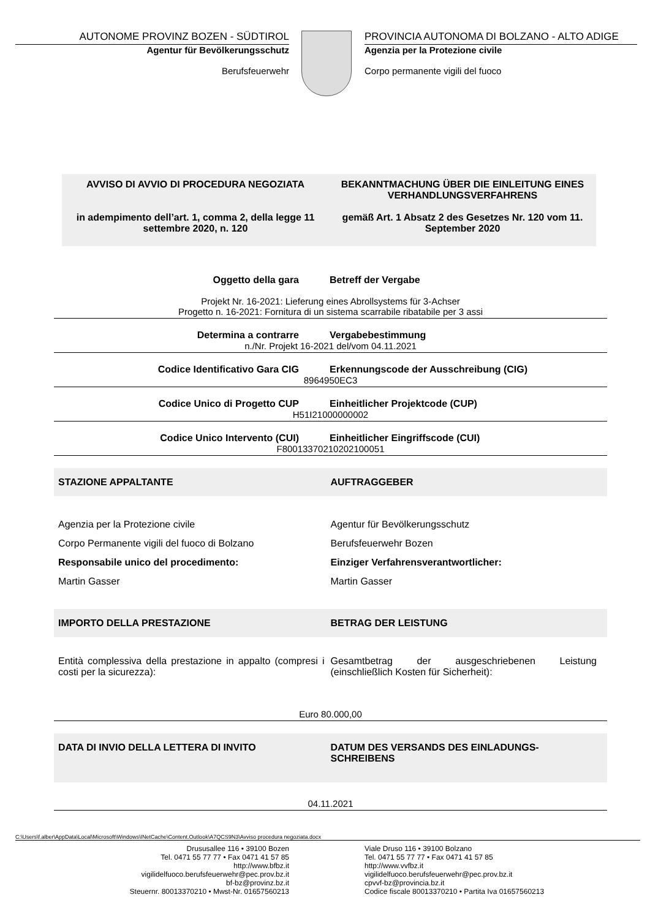AUTONOME PROVINZ BOZEN - SÜDTIROL
Agentur für Bevölkerungsschutz
Berufsfeuerwehr
PROVINCIA AUTONOMA DI BOLZANO - ALTO ADIGE
Agenzia per la Protezione civile
Corpo permanente vigili del fuoco
AVVISO DI AVVIO DI PROCEDURA NEGOZIATA
in adempimento dell’art. 1, comma 2, della legge 11 settembre 2020, n. 120
BEKANNTMACHUNG ÜBER DIE EINLEITUNG EINES VERHANDLUNGSVERFAHRENS
gemäß Art. 1 Absatz 2 des Gesetzes Nr. 120 vom 11. September 2020
Oggetto della gara Betreff der Vergabe
Projekt Nr. 16-2021: Lieferung eines Abrollsystems für 3-Achser
Progetto n. 16-2021: Fornitura di un sistema scarrabile ribatabile per 3 assi
Determina a contrarre Vergabebestimmung
n./Nr. Projekt 16-2021 del/vom 04.11.2021
Codice Identificativo Gara CIG Erkennungscode der Ausschreibung (CIG)
8964950EC3
Codice Unico di Progetto CUP Einheitlicher Projektcode (CUP)
H51I21000000002
Codice Unico Intervento (CUI) Einheitlicher Eingriffscode (CUI)
F80013370210202100051
STAZIONE APPALTANTE AUFTRAGGEBER
Agenzia per la Protezione civile
Corpo Permanente vigili del fuoco di Bolzano
Responsabile unico del procedimento:
Martin Gasser
Agentur für Bevölkerungsschutz
Berufsfeuerwehr Bozen
Einziger Verfahrensverantwortlicher:
Martin Gasser
IMPORTO DELLA PRESTAZIONE BETRAG DER LEISTUNG
Entità complessiva della prestazione in appalto (compresi i costi per la sicurezza):
Gesamtbetrag der ausgeschriebenen Leistung (einschließlich Kosten für Sicherheit):
Euro 80.000,00
DATA DI INVIO DELLA LETTERA DI INVITO
DATUM DES VERSANDS DES EINLADUNGS-SCHREIBENS
04.11.2021
C:\Users\f.alber\AppData\Local\Microsoft\Windows\INetCache\Content.Outlook\A7QCS9N3\Avviso procedura negoziata.docx
Drususallee 116 • 39100 Bozen
Tel. 0471 55 77 77 • Fax 0471 41 57 85
http://www.bfbz.it
vigilidelfuoco.berufsfeuerwehr@pec.prov.bz.it
bf-bz@provinz.bz.it
Steuernr. 80013370210 • Mwst-Nr. 01657560213
Viale Druso 116 • 39100 Bolzano
Tel. 0471 55 77 77 • Fax 0471 41 57 85
http://www.vvfbz.it
vigilidelfuoco.berufsfeuerwehr@pec.prov.bz.it
cpvvf-bz@provincia.bz.it
Codice fiscale 80013370210 • Partita Iva 01657560213